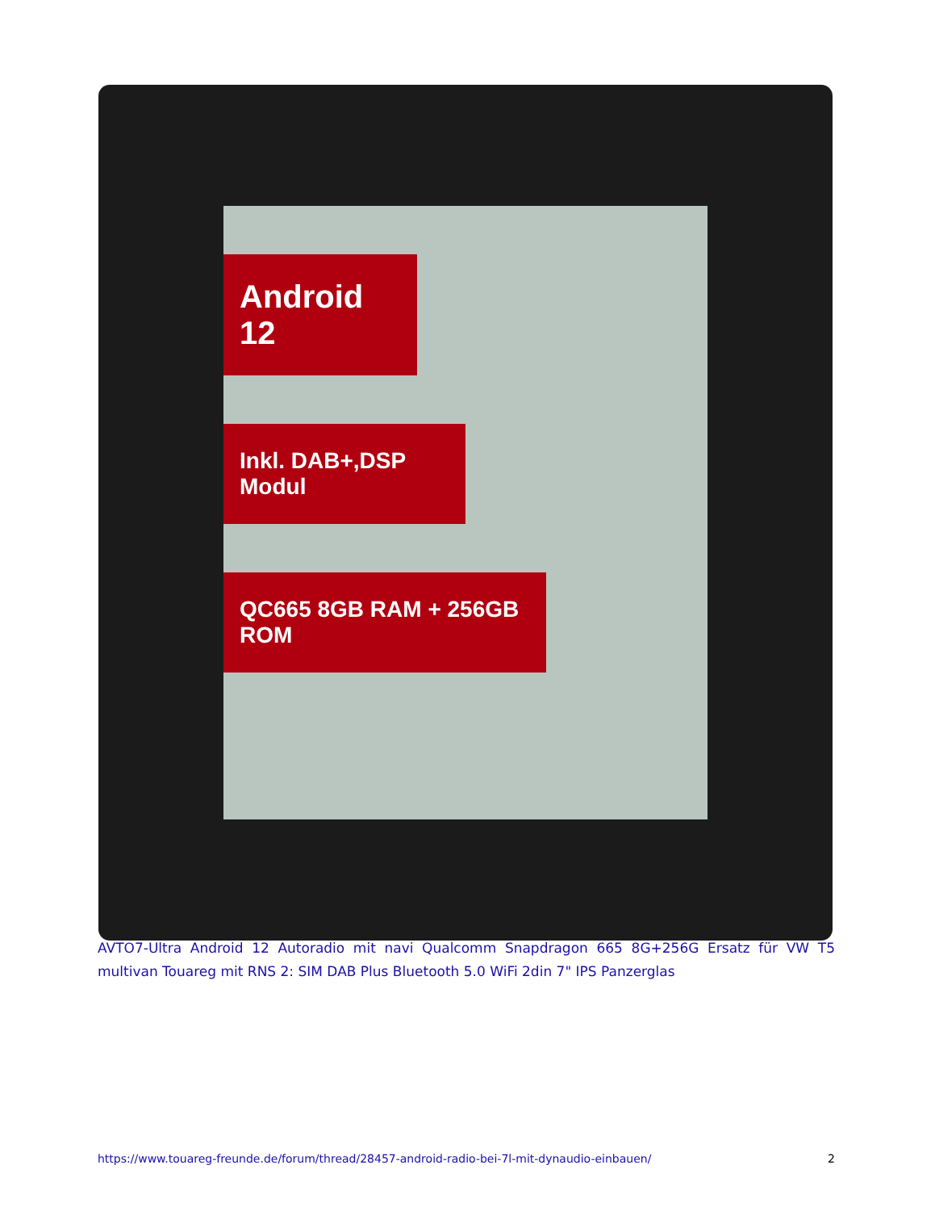Android 12
Inkl. DAB+,DSP Modul
QC665 8GB RAM + 256GB ROM
AVTO7-Ultra Android 12 Autoradio mit navi Qualcomm Snapdragon 665 8G+256G Ersatz für VW T5 multivan Touareg mit RNS 2: SIM DAB Plus Bluetooth 5.0 WiFi 2din 7" IPS Panzerglas
https://www.touareg-freunde.de/forum/thread/28457-android-radio-bei-7l-mit-dynaudio-einbauen/ 2